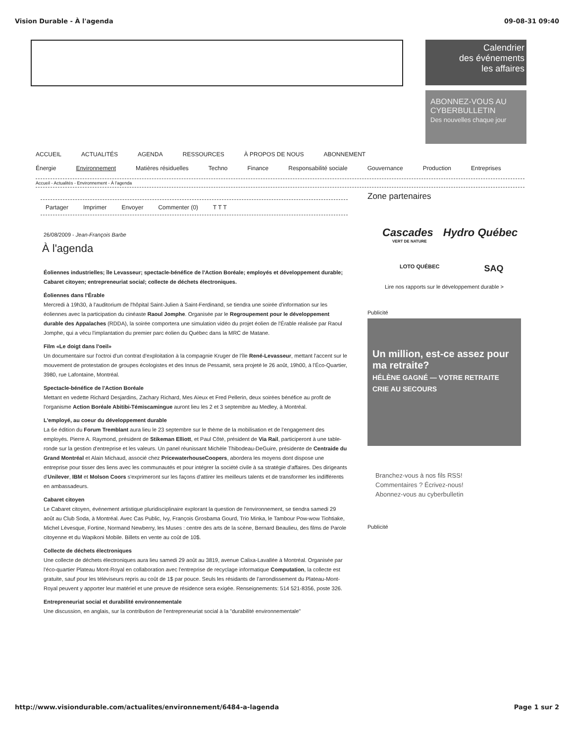Vision Durable - À l'agenda 09-08-31 09:40
Calendrier
des événements
les affaires
ABONNEZ-VOUS AU CYBERBULLETIN
Des nouvelles chaque jour
ACCUEIL ACTUALITÉS AGENDA RESSOURCES À PROPOS DE NOUS ABONNEMENT
Énergie Environnement Matières résiduelles Techno Finance Responsabilité sociale Gouvernance Production Entreprises
Accueil - Actualités - Environnement - À l'agenda
Partager Imprimer Envoyer Commenter (0) T T T
26/08/2009 - Jean-François Barbe
À l'agenda
Éoliennes industrielles; île Levasseur; spectacle-bénéfice de l'Action Boréale; employés et développement durable; Cabaret citoyen; entrepreneuriat social; collecte de déchets électroniques.
Éoliennes dans l'Érable
Mercredi à 19h30, à l'auditorium de l'hôpital Saint-Julien à Saint-Ferdinand, se tiendra une soirée d'information sur les éoliennes avec la participation du cinéaste Raoul Jomphe. Organisée par le Regroupement pour le développement durable des Appalaches (RDDA), la soirée comportera une simulation vidéo du projet éolien de l'Érable réalisée par Raoul Jomphe, qui a vécu l'implantation du premier parc éolien du Québec dans la MRC de Matane.
Film «Le doigt dans l'oeil»
Un documentaire sur l'octroi d'un contrat d'exploitation à la compagnie Kruger de l'île René-Levasseur, mettant l'accent sur le mouvement de protestation de groupes écologistes et des Innus de Pessamit, sera projeté le 26 août, 19h00, à l'Éco-Quartier, 3980, rue Lafontaine, Montréal.
Spectacle-bénéfice de l'Action Boréale
Mettant en vedette Richard Desjardins, Zachary Richard, Mes Aïeux et Fred Pellerin, deux soirées bénéfice au profit de l'organisme Action Boréale Abitibi-Témiscamingue auront lieu les 2 et 3 septembre au Medley, à Montréal.
L'employé, au coeur du développement durable
La 6e édition du Forum Tremblant aura lieu le 23 septembre sur le thème de la mobilisation et de l'engagement des employés. Pierre A. Raymond, président de Stikeman Elliott, et Paul Côté, président de Via Rail, participeront à une table-ronde sur la gestion d'entreprise et les valeurs. Un panel réunissant Michèle Thibodeau-DeGuire, présidente de Centraide du Grand Montréal et Alain Michaud, associé chez PricewaterhouseCoopers, abordera les moyens dont dispose une entreprise pour tisser des liens avec les communautés et pour intégrer la société civile à sa stratégie d'affaires. Des dirigeants d'Unilever, IBM et Molson Coors s'exprimeront sur les façons d'attirer les meilleurs talents et de transformer les indifférents en ambassadeurs.
Cabaret citoyen
Le Cabaret citoyen, événement artistique pluridisciplinaire explorant la question de l'environnement, se tiendra samedi 29 août au Club Soda, à Montréal. Avec Cas Public, Ivy, François Grosbama Gourd, Trio Minka, le Tambour Pow-wow Tiohtiake, Michel Lévesque, Fortine, Normand Newberry, les Muses : centre des arts de la scène, Bernard Beaulieu, des films de Parole citoyenne et du Wapikoni Mobile. Billets en vente au coût de 10$.
Collecte de déchets électroniques
Une collecte de déchets électroniques aura lieu samedi 29 août au 3819, avenue Calixa-Lavallée à Montréal. Organisée par l'éco-quartier Plateau Mont-Royal en collaboration avec l'entreprise de recyclage informatique Computation, la collecte est gratuite, sauf pour les téléviseurs repris au coût de 1$ par pouce. Seuls les résidants de l'arrondissement du Plateau-Mont-Royal peuvent y apporter leur matériel et une preuve de résidence sera exigée. Renseignements: 514 521-8356, poste 326.
Entrepreneuriat social et durabilité environnementale
Une discussion, en anglais, sur la contribution de l'entrepreneuriat social à la "durabilité environnementale"
Zone partenaires
Cascades Hydro Québec
VERT DE NATURE
LOTO QUÉBEC SAQ
Lire nos rapports sur le développement durable >
Publicité
Un million, est-ce assez pour ma retraite?
HÉLÈNE GAGNÉ — VOTRE RETRAITE CRIE AU SECOURS
Branchez-vous à nos fils RSS!
Commentaires ? Écrivez-nous!
Abonnez-vous au cyberbulletin
Publicité
http://www.visiondurable.com/actualites/environnement/6484-a-lagenda Page 1 sur 2